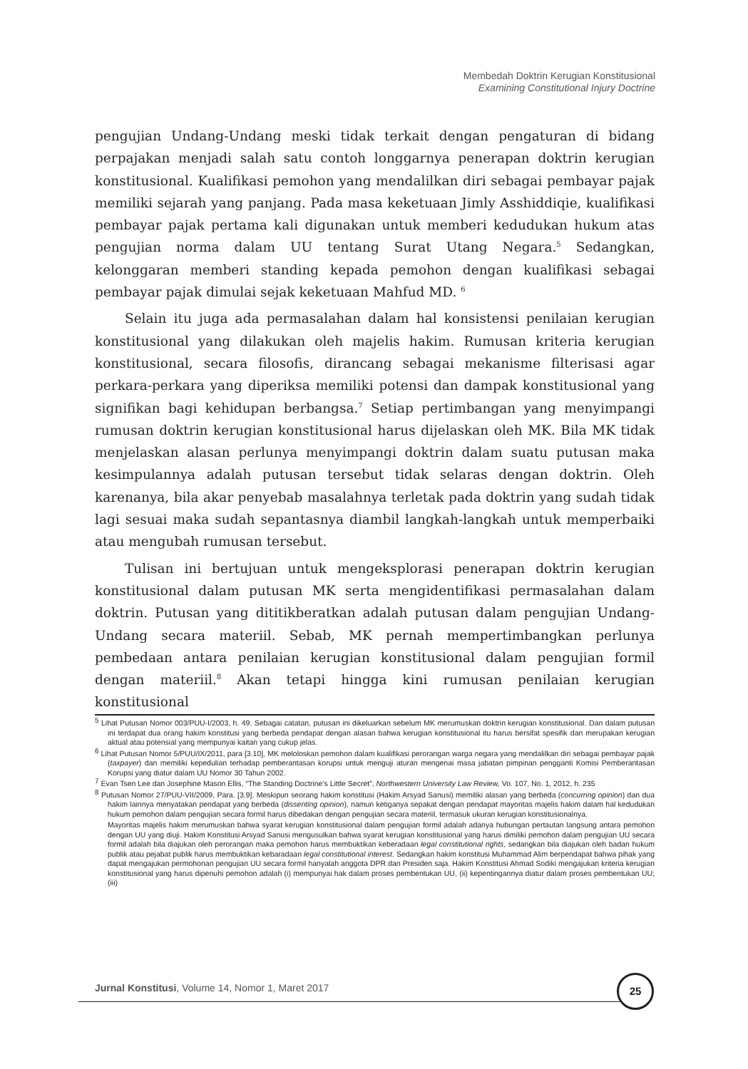Membedah Doktrin Kerugian Konstitusional
Examining Constitutional Injury Doctrine
pengujian Undang-Undang meski tidak terkait dengan pengaturan di bidang perpajakan menjadi salah satu contoh longgarnya penerapan doktrin kerugian konstitusional. Kualifikasi pemohon yang mendalilkan diri sebagai pembayar pajak memiliki sejarah yang panjang. Pada masa keketuaan Jimly Asshiddiqie, kualifikasi pembayar pajak pertama kali digunakan untuk memberi kedudukan hukum atas pengujian norma dalam UU tentang Surat Utang Negara.<sup>5</sup> Sedangkan, kelonggaran memberi standing kepada pemohon dengan kualifikasi sebagai pembayar pajak dimulai sejak keketuaan Mahfud MD. <sup>6</sup>
Selain itu juga ada permasalahan dalam hal konsistensi penilaian kerugian konstitusional yang dilakukan oleh majelis hakim. Rumusan kriteria kerugian konstitusional, secara filosofis, dirancang sebagai mekanisme filterisasi agar perkara-perkara yang diperiksa memiliki potensi dan dampak konstitusional yang signifikan bagi kehidupan berbangsa.<sup>7</sup> Setiap pertimbangan yang menyimpangi rumusan doktrin kerugian konstitusional harus dijelaskan oleh MK. Bila MK tidak menjelaskan alasan perlunya menyimpangi doktrin dalam suatu putusan maka kesimpulannya adalah putusan tersebut tidak selaras dengan doktrin. Oleh karenanya, bila akar penyebab masalahnya terletak pada doktrin yang sudah tidak lagi sesuai maka sudah sepantasnya diambil langkah-langkah untuk memperbaiki atau mengubah rumusan tersebut.
Tulisan ini bertujuan untuk mengeksplorasi penerapan doktrin kerugian konstitusional dalam putusan MK serta mengidentifikasi permasalahan dalam doktrin. Putusan yang dititikberatkan adalah putusan dalam pengujian Undang-Undang secara materiil. Sebab, MK pernah mempertimbangkan perlunya pembedaan antara penilaian kerugian konstitusional dalam pengujian formil dengan materiil.<sup>8</sup> Akan tetapi hingga kini rumusan penilaian kerugian konstitusional
<sup>5</sup> Lihat Putusan Nomor 003/PUU-I/2003, h. 49. Sebagai catatan, putusan ini dikeluarkan sebelum MK merumuskan doktrin kerugian konstitusional. Dan dalam putusan ini terdapat dua orang hakim konstitusi yang berbeda pendapat dengan alasan bahwa kerugian konstitusional itu harus bersifat spesifik dan merupakan kerugian aktual atau potensial yang mempunyai kaitan yang cukup jelas.
<sup>6</sup> Lihat Putusan Nomor 5/PUU/IX/2011, para [3.10], MK meloloskan pemohon dalam kualifikasi perorangan warga negara yang mendalilkan diri sebagai pembayar pajak (taxpayer) dan memiliki kepedulian terhadap pemberantasan korupsi untuk menguji aturan mengenai masa jabatan pimpinan pengganti Komisi Pemberantasan Korupsi yang diatur dalam UU Nomor 30 Tahun 2002.
<sup>7</sup> Evan Tsen Lee dan Josephine Mason Ellis, “The Standing Doctrine’s Little Secret”, Northwestern University Law Review, Vo. 107, No. 1, 2012, h. 235
<sup>8</sup> Putusan Nomor 27/PUU-VII/2009, Para. [3.9]. Meskipun seorang hakim konstitusi (Hakim Arsyad Sanusi) memiliki alasan yang berbeda (concurring opinion) dan dua hakim lainnya menyatakan pendapat yang berbeda (dissenting opinion), namun ketiganya sepakat dengan pendapat mayoritas majelis hakim dalam hal kedudukan hukum pemohon dalam pengujian secara formil harus dibedakan dengan pengujian secara materiil, termasuk ukuran kerugian konstitusionalnya.
Mayoritas majelis hakim merumuskan bahwa syarat kerugian konstitusional dalam pengujian formil adalah adanya hubungan pertautan langsung antara pemohon dengan UU yang diuji. Hakim Konstitusi Arsyad Sanusi mengusulkan bahwa syarat kerugian konstitusional yang harus dimiliki pemohon dalam pengujian UU secara formil adalah bila diajukan oleh perorangan maka pemohon harus membuktikan keberadaan legal constitutional rights, sedangkan bila diajukan oleh badan hukum publik atau pejabat publik harus membuktikan kebaradaan legal constitutional interest. Sedangkan hakim konstitusi Muhammad Alim berpendapat bahwa pihak yang dapat mengajukan permohonan pengujian UU secara formil hanyalah anggota DPR dan Presiden saja. Hakim Konstitusi Ahmad Sodiki mengajukan kriteria kerugian konstitusional yang harus dipenuhi pemohon adalah (i) mempunyai hak dalam proses pembentukan UU, (ii) kepentingannya diatur dalam proses pembentukan UU; (iii)
Jurnal Konstitusi, Volume 14, Nomor 1, Maret 2017
25